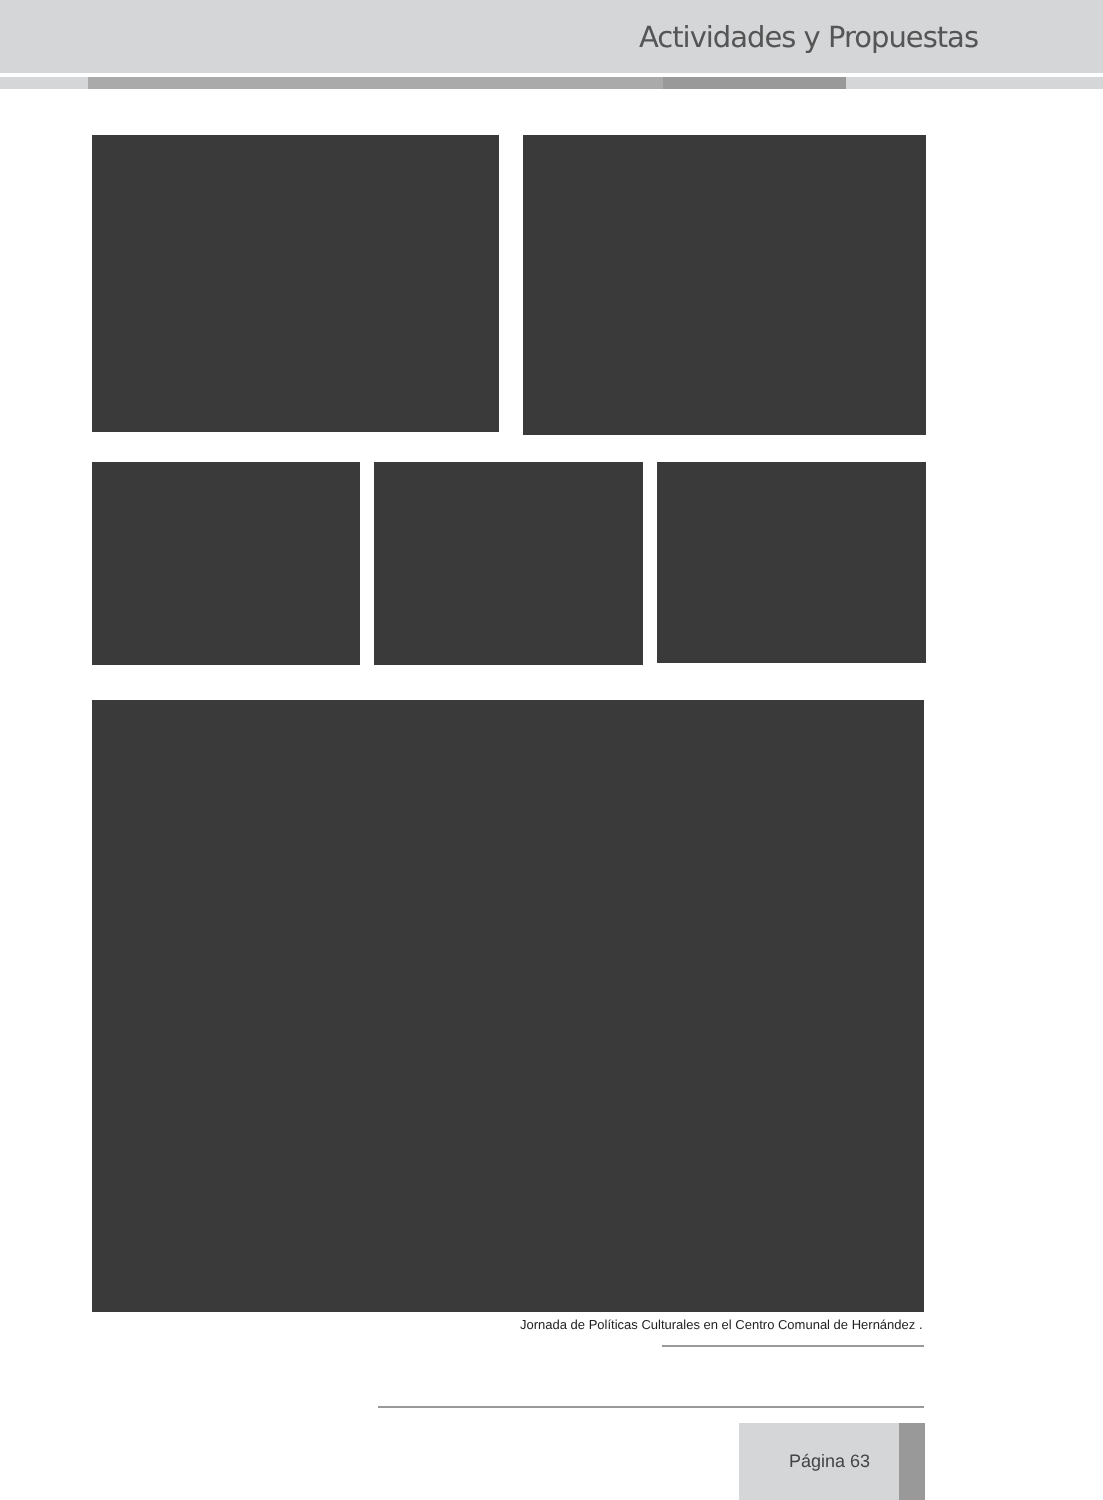Actividades y Propuestas
Jornada de Políticas Culturales en el Centro Comunal de Hernández .
Página 63